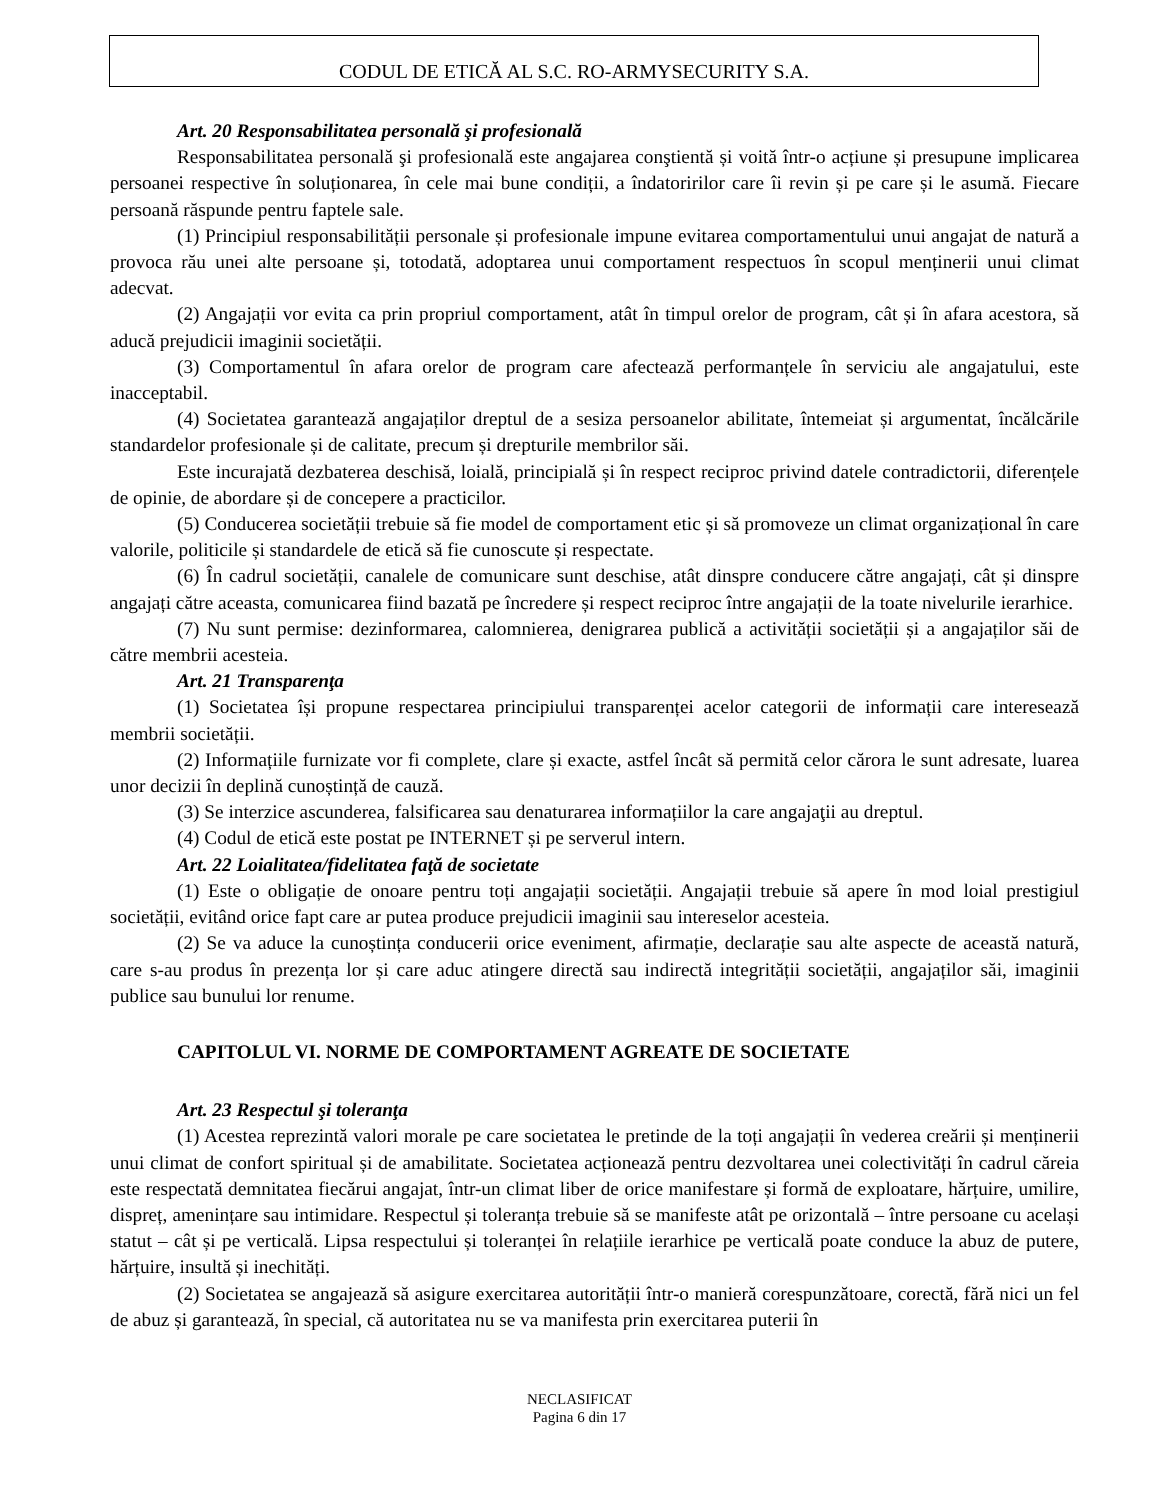CODUL DE ETICĂ AL S.C. RO-ARMYSECURITY S.A.
Art. 20 Responsabilitatea personală şi profesională
Responsabilitatea personală şi profesională este angajarea conştientă și voită într-o acțiune și presupune implicarea persoanei respective în soluționarea, în cele mai bune condiții, a îndatoririlor care îi revin și pe care și le asumă. Fiecare persoană răspunde pentru faptele sale.
(1) Principiul responsabilității personale și profesionale impune evitarea comportamentului unui angajat de natură a provoca rău unei alte persoane și, totodată, adoptarea unui comportament respectuos în scopul menținerii unui climat adecvat.
(2) Angajații vor evita ca prin propriul comportament, atât în timpul orelor de program, cât și în afara acestora, să aducă prejudicii imaginii societății.
(3) Comportamentul în afara orelor de program care afectează performanțele în serviciu ale angajatului, este inacceptabil.
(4) Societatea garantează angajaților dreptul de a sesiza persoanelor abilitate, întemeiat și argumentat, încălcările standardelor profesionale și de calitate, precum și drepturile membrilor săi.
Este incurajată dezbaterea deschisă, loială, principială și în respect reciproc privind datele contradictorii, diferențele de opinie, de abordare și de concepere a practicilor.
(5) Conducerea societății trebuie să fie model de comportament etic și să promoveze un climat organizațional în care valorile, politicile și standardele de etică să fie cunoscute și respectate.
(6) În cadrul societății, canalele de comunicare sunt deschise, atât dinspre conducere către angajați, cât și dinspre angajați către aceasta, comunicarea fiind bazată pe încredere și respect reciproc între angajații de la toate nivelurile ierarhice.
(7) Nu sunt permise: dezinformarea, calomnierea, denigrarea publică a activității societății și a angajaților săi de către membrii acesteia.
Art. 21 Transparenţa
(1) Societatea își propune respectarea principiului transparenței acelor categorii de informații care interesează membrii societății.
(2) Informațiile furnizate vor fi complete, clare și exacte, astfel încât să permită celor cărora le sunt adresate, luarea unor decizii în deplină cunoștință de cauză.
(3) Se interzice ascunderea, falsificarea sau denaturarea informațiilor la care angajaţii au dreptul.
(4) Codul de etică este postat pe INTERNET și pe serverul intern.
Art. 22 Loialitatea/fidelitatea faţă de societate
(1) Este o obligație de onoare pentru toți angajații societății. Angajații trebuie să apere în mod loial prestigiul societății, evitând orice fapt care ar putea produce prejudicii imaginii sau intereselor acesteia.
(2) Se va aduce la cunoștința conducerii orice eveniment, afirmație, declarație sau alte aspecte de această natură, care s-au produs în prezența lor și care aduc atingere directă sau indirectă integrității societății, angajaților săi, imaginii publice sau bunului lor renume.
CAPITOLUL VI. NORME DE COMPORTAMENT AGREATE DE SOCIETATE
Art. 23 Respectul şi toleranţa
(1) Acestea reprezintă valori morale pe care societatea le pretinde de la toți angajații în vederea creării și menținerii unui climat de confort spiritual și de amabilitate. Societatea acționează pentru dezvoltarea unei colectivități în cadrul căreia este respectată demnitatea fiecărui angajat, într-un climat liber de orice manifestare și formă de exploatare, hărțuire, umilire, dispreț, amenințare sau intimidare. Respectul și toleranța trebuie să se manifeste atât pe orizontală – între persoane cu același statut – cât și pe verticală. Lipsa respectului și toleranței în relațiile ierarhice pe verticală poate conduce la abuz de putere, hărțuire, insultă și inechități.
(2) Societatea se angajează să asigure exercitarea autorității într-o manieră corespunzătoare, corectă, fără nici un fel de abuz și garantează, în special, că autoritatea nu se va manifesta prin exercitarea puterii în
NECLASIFICAT
Pagina 6 din 17